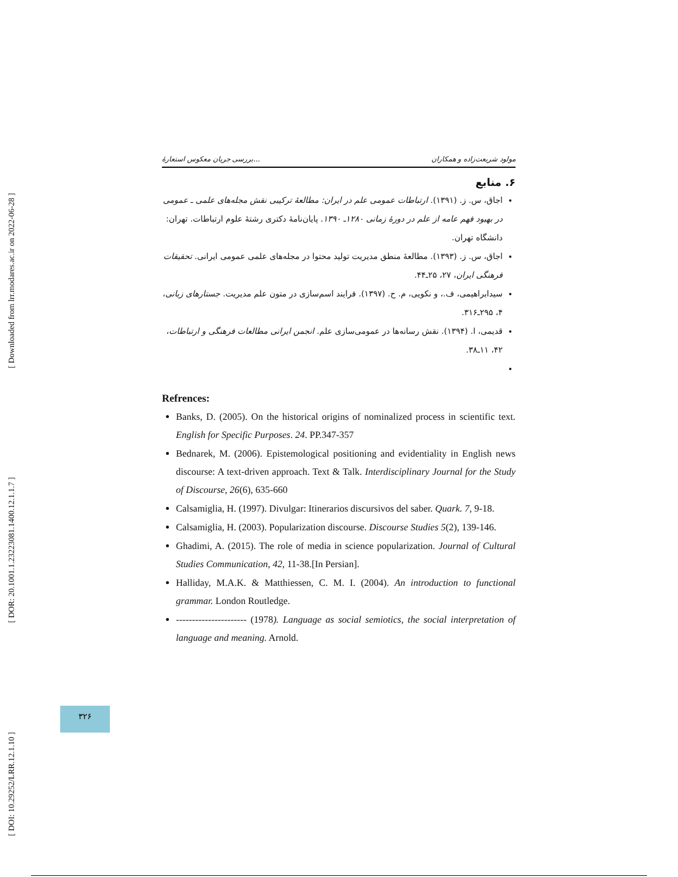[ Downloaded from lrr.modares.ac.ir on 2022-06-28 ]
[ DOR: 20.1001.1.23223081.1400.12.1.1.7 ]
[ DOI: 10.29252/LRR.12.1.10 ]
بررسی جریان معکوس استعارهٔ... مولود شریعت‌زاده و همکاران
۶. منابع
اجاق، س. ز. (۱۳۹۱). ارتباطات عمومی علم در ایران: مطالعهٔ ترکیبی نقش مجله‌های علمی ـ عمومی در بهبود فهم عامه از علم در دورهٔ زمانی ۱۲۸۰ـ ۱۳۹۰. پایان‌نامهٔ دکتری رشتهٔ علوم ارتباطات. تهران: دانشگاه تهران.
اجاق، س. ز. (۱۳۹۳). مطالعهٔ منطق مدیریت تولید محتوا در مجله‌های علمی عمومی ایرانی. تحقیقات فرهنگی ایران، ۲۷، ۲۵ـ۴۴.
سیدابراهیمی، ف.، و نکویی، م. ح. (۱۳۹۷). فرایند اسم‌سازی در متون علم مدیریت. جستارهای زبانی، ۴، ۲۹۵ـ۳۱۶.
قدیمی، ا. (۱۳۹۴). نقش رسانه‌ها در عمومی‌سازی علم. انجمن ایرانی مطالعات فرهنگی و ارتباطات، ۴۲، ۱۱ـ۳۸.
Refrences:
Banks, D. (2005). On the historical origins of nominalized process in scientific text. English for Specific Purposes. 24. PP.347-357
Bednarek, M. (2006). Epistemological positioning and evidentiality in English news discourse: A text-driven approach. Text & Talk. Interdisciplinary Journal for the Study of Discourse, 26(6), 635-660
Calsamiglia, H. (1997). Divulgar: Itinerarios discursivos del saber. Quark. 7, 9-18.
Calsamiglia, H. (2003). Popularization discourse. Discourse Studies 5(2), 139-146.
Ghadimi, A. (2015). The role of media in science popularization. Journal of Cultural Studies Communication, 42, 11-38.[In Persian].
Halliday, M.A.K. & Matthiessen, C. M. I. (2004). An introduction to functional grammar. London Routledge.
---------------------- (1978). Language as social semiotics, the social interpretation of language and meaning. Arnold.
۳۲۶